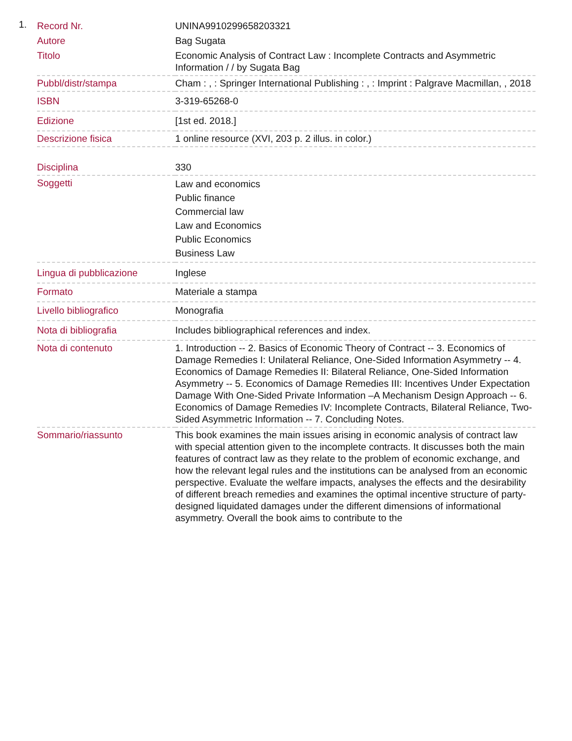1.
| Record Nr. | UNINA9910299658203321 |
| Autore | Bag Sugata |
| Titolo | Economic Analysis of Contract Law : Incomplete Contracts and Asymmetric Information / / by Sugata Bag |
| Pubbl/distr/stampa | Cham : , : Springer International Publishing : , : Imprint : Palgrave Macmillan, , 2018 |
| ISBN | 3-319-65268-0 |
| Edizione | [1st ed. 2018.] |
| Descrizione fisica | 1 online resource (XVI, 203 p. 2 illus. in color.) |
| Disciplina | 330 |
| Soggetti | Law and economics Public finance Commercial law Law and Economics Public Economics Business Law |
| Lingua di pubblicazione | Inglese |
| Formato | Materiale a stampa |
| Livello bibliografico | Monografia |
| Nota di bibliografia | Includes bibliographical references and index. |
| Nota di contenuto | 1. Introduction -- 2. Basics of Economic Theory of Contract -- 3. Economics of Damage Remedies I: Unilateral Reliance, One-Sided Information Asymmetry -- 4. Economics of Damage Remedies II: Bilateral Reliance, One-Sided Information Asymmetry -- 5. Economics of Damage Remedies III: Incentives Under Expectation Damage With One-Sided Private Information –A Mechanism Design Approach -- 6. Economics of Damage Remedies IV: Incomplete Contracts, Bilateral Reliance, Two-Sided Asymmetric Information -- 7. Concluding Notes. |
| Sommario/riassunto | This book examines the main issues arising in economic analysis of contract law with special attention given to the incomplete contracts. It discusses both the main features of contract law as they relate to the problem of economic exchange, and how the relevant legal rules and the institutions can be analysed from an economic perspective. Evaluate the welfare impacts, analyses the effects and the desirability of different breach remedies and examines the optimal incentive structure of party-designed liquidated damages under the different dimensions of informational asymmetry. Overall the book aims to contribute to the |